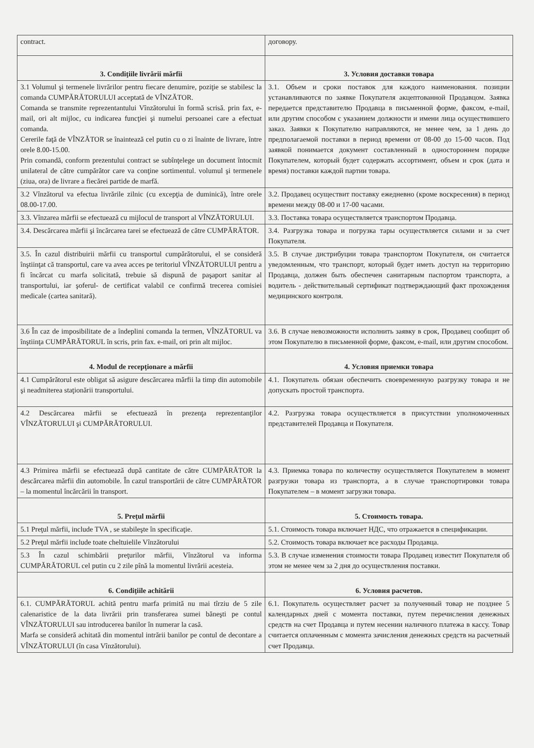| contract. | договору. |
| 3. Condiţiile livrării mărfii | 3. Условия доставки товара |
| 3.1 Volumul şi termenele livrărilor pentru fiecare denumire, poziţie se stabilesc la comanda CUMPĂRĂTORULUI acceptată de VÎNZĂTOR. Comanda se transmite reprezentantului Vînzătorului în formă scrisă. prin fax, e-mail, ori alt mijloc, cu indicarea funcţiei şi numelui persoanei care a efectuat comanda. Cererile faţă de VÎNZĂTOR se înaintează cel putin cu o zi înainte de livrare, între orele 8.00-15.00. Prin comandă, conform prezentului contract se subînţelege un document întocmit unilateral de către cumpărător care va conţine sortimentul. volumul şi termenele (ziua, ora) de livrare a fiecărei partide de marfă. | 3.1. Объем и сроки поставок для каждого наименования. позиции устанавливаются по заявке Покупателя акцептованной Продавцом. Заявка передается представителю Продавца в письменной форме, факсом, e-mail, или другим способом с указанием должности и имени лица осуществившего заказ. Заявки к Покупателю направляются, не менее чем, за 1 день до предполагаемой поставки в период времени от 08-00 до 15-00 часов. Под заявкой понимается документ составленный в одностороннем порядке Покупателем, который будет содержать ассортимент, объем и срок (дата и время) поставки каждой партии товара. |
| 3.2 Vînzătorul va efectua livrările zilnic (cu excepţia de duminică), între orele 08.00-17.00. | 3.2. Продавец осуществит поставку ежедневно (кроме воскресения) в период времени между 08-00 и 17-00 часами. |
| 3.3. Vînzarea mărfii se efectuează cu mijlocul de transport al VÎNZĂTORULUI. | 3.3. Поставка товара осуществляется транспортом Продавца. |
| 3.4. Descărcarea mărfii şi încărcarea tarei se efectuează de către CUMPĂRĂTOR. | 3.4. Разгрузка товара и погрузка тары осуществляется силами и за счет Покупателя. |
| 3.5. În cazul distribuirii mărfii cu transportul cumpărătorului, el se consideră înştiinţat că transportul, care va avea acces pe teritoriul VÎNZĂTORULUI pentru a fi încărcat cu marfa solicitată, trebuie să dispună de paşaport sanitar al transportului, iar şoferul- de certificat valabil ce confirmă trecerea comisiei medicale (cartea sanitară). | 3.5. В случае дистрибуции товара транспортом Покупателя, он считается уведомленным, что транспорт, который будет иметь доступ на территорию Продавца, должен быть обеспечен санитарным паспортом транспорта, а водитель - действительный сертификат подтверждающий факт прохождения медицинского контроля. |
| 3.6 În caz de imposibilitate de a îndeplini comanda la termen, VÎNZĂTORUL va înştiinţa CUMPĂRĂTORUL în scris, prin fax. e-mail, ori prin alt mijloc. | 3.6. В случае невозможности исполнить заявку в срок, Продавец сообщит об этом Покупателю в письменной форме, факсом, e-mail, или другим способом. |
| 4. Modul de recepţionare a mărfii | 4. Условия приемки товара |
| 4.1 Cumpărătorul este obligat să asigure descărcarea mărfii la timp din automobile şi neadmiterea staţionării transportului. | 4.1. Покупатель обязан обеспечить своевременную разгрузку товара и не допускать простой транспорта. |
| 4.2 Descărcarea mărfii se efectuează în prezenţa reprezentanţilor VÎNZĂTORULUI şi CUMPĂRĂTORULUI. | 4.2. Разгрузка товара осуществляется в присутствии уполномоченных представителей Продавца и Покупателя. |
| 4.3 Primirea mărfii se efectuează după cantitate de către CUMPĂRĂTOR la descărcarea mărfii din automobile. În cazul transportării de către CUMPĂRĂTOR – la momentul încărcării în transport. | 4.3. Приемка товара по количеству осуществляется Покупателем в момент разгрузки товара из транспорта, а в случае транспортировки товара Покупателем – в момент загрузки товара. |
| 5. Preţul mărfii | 5. Стоимость товара. |
| 5.1 Preţul mărfii, include TVA , se stabileşte în specificaţie. | 5.1. Стоимость товара включает НДС, что отражается в спецификации. |
| 5.2 Preţul mărfii include toate cheltuielile Vînzătorului | 5.2. Стоимость товара включает все расходы Продавца. |
| 5.3 În cazul schimbării preţurilor mărfii, Vînzătorul va informa CUMPĂRĂTORUL cel putin cu 2 zile pînă la momentul livrării acesteia. | 5.3. В случае изменения стоимости товара Продавец известит Покупателя об этом не менее чем за 2 дня до осуществления поставки. |
| 6. Condiţiile achitării | 6. Условия расчетов. |
| 6.1. CUMPĂRĂTORUL achită pentru marfa primită nu mai tîrziu de 5 zile calenaristice de la data livrării prin transferarea sumei băneşti pe contul VÎNZĂTORULUI sau introducerea banilor în numerar la casă. Marfa se consideră achitată din momentul intrării banilor pe contul de decontare a VÎNZĂTORULUI (în casa Vînzătorului). | 6.1. Покупатель осуществляет расчет за полученный товар не позднее 5 календарных дней с момента поставки, путем перечисления денежных средств на счет Продавца и путем несении наличного платежа в кассу. Товар считается оплаченным с момента зачисления денежных средств на расчетный счет Продавца. |